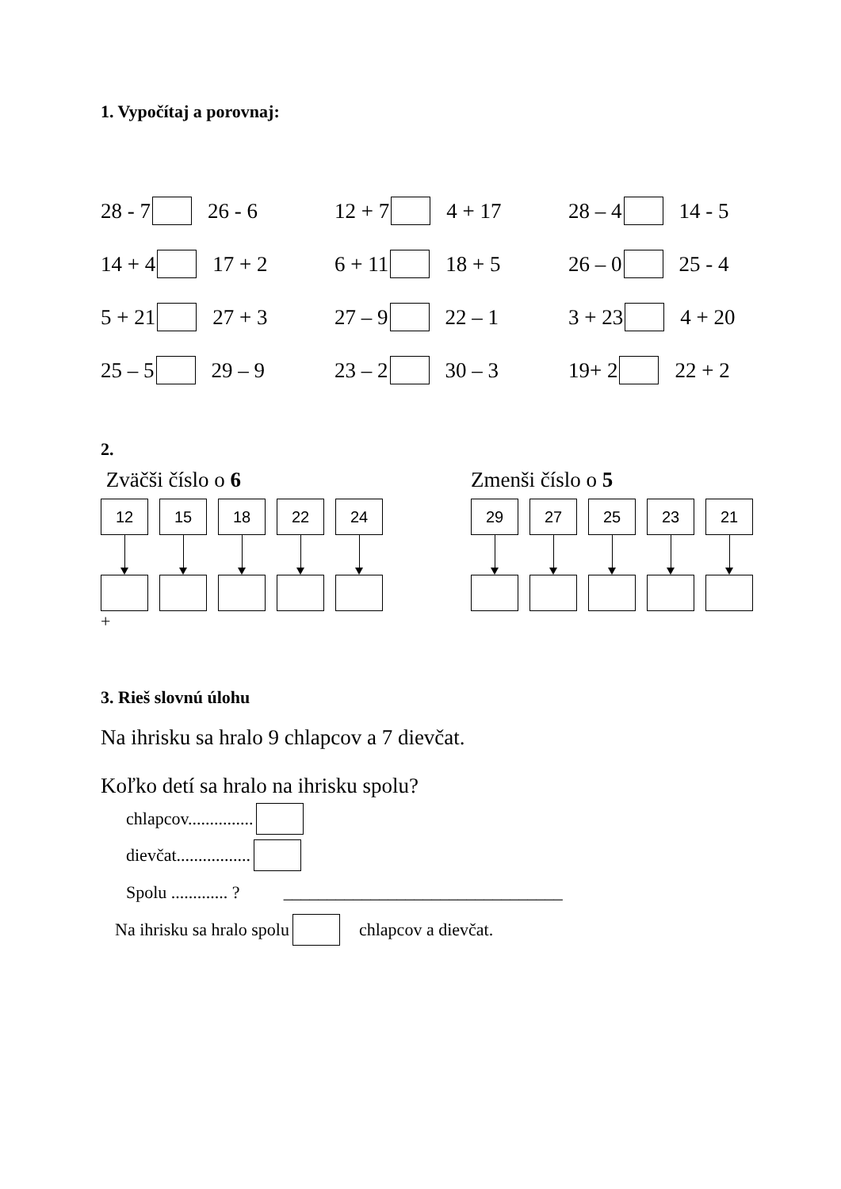1. Vypočítaj a porovnaj:
28 - 7 26 - 6 12 + 7 4 + 17 28 – 4 14 - 5
14 + 4 17 + 2 6 + 11 18 + 5 26 – 0 25 - 4
5 + 21 27 + 3 27 – 9 22 – 1 3 + 23 4 + 20
25 – 5 29 – 9 23 – 2 30 – 3 19+ 2 22 + 2
2.
Zväčši číslo o 6
12 15 18 22 24
+
Zmenši číslo o 5
29 27 25 23 21
3. Rieš slovnú úlohu
Na ihrisku sa hralo 9 chlapcov a 7 dievčat.
Koľko detí sa hralo na ihrisku spolu?
chlapcov...............
dievčat.................
Spolu ............. ? ________________________________
Na ihrisku sa hralo spolu chlapcov a dievčat.